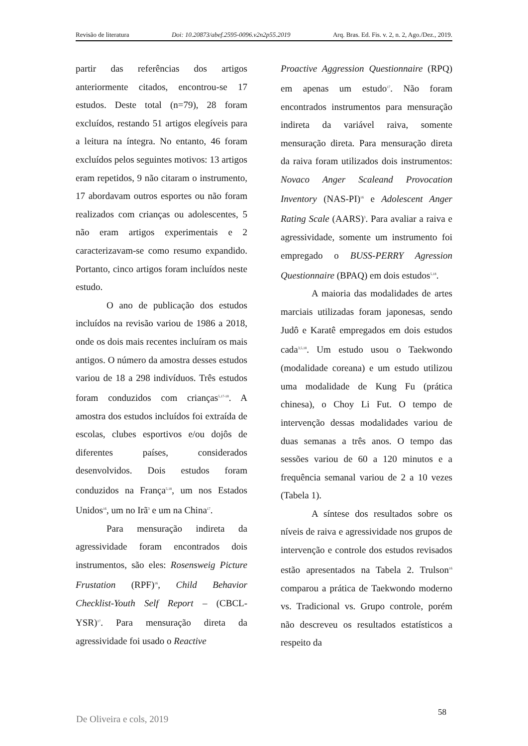Revisão de literatura Doi: 10.20873/abef.2595-0096.v2n2p55.2019 Arq. Bras. Ed. Fis. v. 2, n. 2, Ago./Dez., 2019.
partir das referências dos artigos anteriormente citados, encontrou-se 17 estudos. Deste total (n=79), 28 foram excluídos, restando 51 artigos elegíveis para a leitura na íntegra. No entanto, 46 foram excluídos pelos seguintes motivos: 13 artigos eram repetidos, 9 não citaram o instrumento, 17 abordavam outros esportes ou não foram realizados com crianças ou adolescentes, 5 não eram artigos experimentais e 2 caracterizavam-se como resumo expandido. Portanto, cinco artigos foram incluídos neste estudo.
O ano de publicação dos estudos incluídos na revisão variou de 1986 a 2018, onde os dois mais recentes incluíram os mais antigos. O número da amostra desses estudos variou de 18 a 298 indivíduos. Três estudos foram conduzidos com crianças<sup>5,17-18</sup>. A amostra dos estudos incluídos foi extraída de escolas, clubes esportivos e/ou dojôs de diferentes países, considerados desenvolvidos. Dois estudos foram conduzidos na França<sup>5,18</sup>, um nos Estados Unidos<sup>16</sup>, um no Irã<sup>3</sup> e um na China<sup>17</sup>.
Para mensuração indireta da agressividade foram encontrados dois instrumentos, são eles: Rosensweig Picture Frustation (RPF)<sup>16</sup>, Child Behavior Checklist-Youth Self Report – (CBCL-YSR)<sup>17</sup>. Para mensuração direta da agressividade foi usado o Reactive
Proactive Aggression Questionnaire (RPQ) em apenas um estudo<sup>17</sup>. Não foram encontrados instrumentos para mensuração indireta da variável raiva, somente mensuração direta. Para mensuração direta da raiva foram utilizados dois instrumentos: Novaco Anger Scaleand Provocation Inventory (NAS-PI)<sup>16</sup> e Adolescent Anger Rating Scale (AARS)<sup>3</sup>. Para avaliar a raiva e agressividade, somente um instrumento foi empregado o BUSS-PERRY Agression Questionnaire (BPAQ) em dois estudos<sup>5,18</sup>.
A maioria das modalidades de artes marciais utilizadas foram japonesas, sendo Judô e Karatê empregados em dois estudos cada<sup>3,5,18</sup>. Um estudo usou o Taekwondo (modalidade coreana) e um estudo utilizou uma modalidade de Kung Fu (prática chinesa), o Choy Li Fut. O tempo de intervenção dessas modalidades variou de duas semanas a três anos. O tempo das sessões variou de 60 a 120 minutos e a frequência semanal variou de 2 a 10 vezes (Tabela 1).
A síntese dos resultados sobre os níveis de raiva e agressividade nos grupos de intervenção e controle dos estudos revisados estão apresentados na Tabela 2. Trulson<sup>16</sup> comparou a prática de Taekwondo moderno vs. Tradicional vs. Grupo controle, porém não descreveu os resultados estatísticos a respeito da
58
De Oliveira e cols, 2019